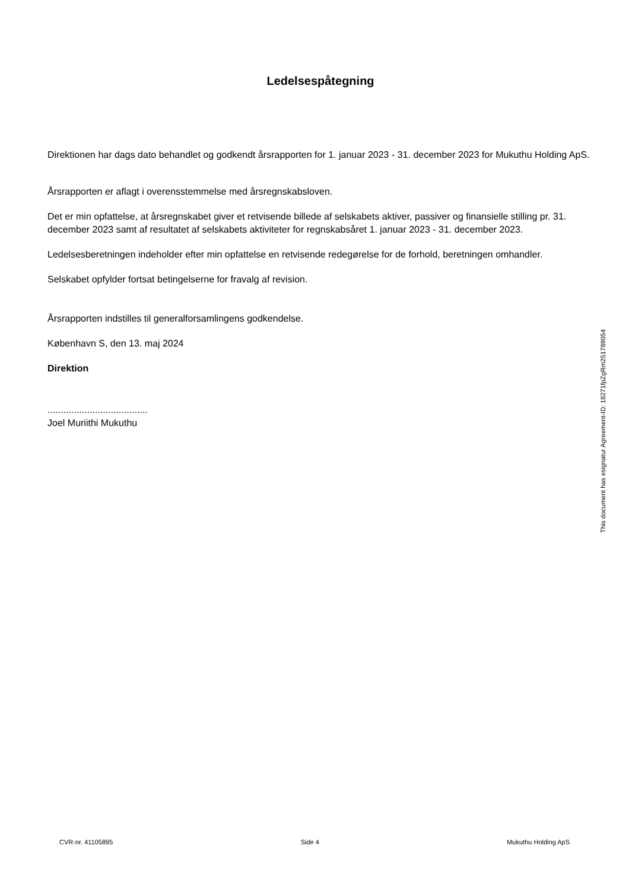Ledelsespåtegning
Direktionen har dags dato behandlet og godkendt årsrapporten for 1. januar 2023 - 31. december 2023 for Mukuthu Holding ApS.
Årsrapporten er aflagt i overensstemmelse med årsregnskabsloven.
Det er min opfattelse, at årsregnskabet giver et retvisende billede af selskabets aktiver, passiver og finansielle stilling pr. 31. december 2023 samt af resultatet af selskabets aktiviteter for regnskabsåret 1. januar 2023 - 31. december 2023.
Ledelsesberetningen indeholder efter min opfattelse en retvisende redegørelse for de forhold, beretningen omhandler.
Selskabet opfylder fortsat betingelserne for fravalg af revision.
Årsrapporten indstilles til generalforsamlingens godkendelse.
København S, den 13. maj 2024
Direktion
......................................
Joel Muriithi Mukuthu
This document has esignatur Agreement-ID: 18271fpZgRm251789054
CVR-nr. 41105895 Side 4 Mukuthu Holding ApS